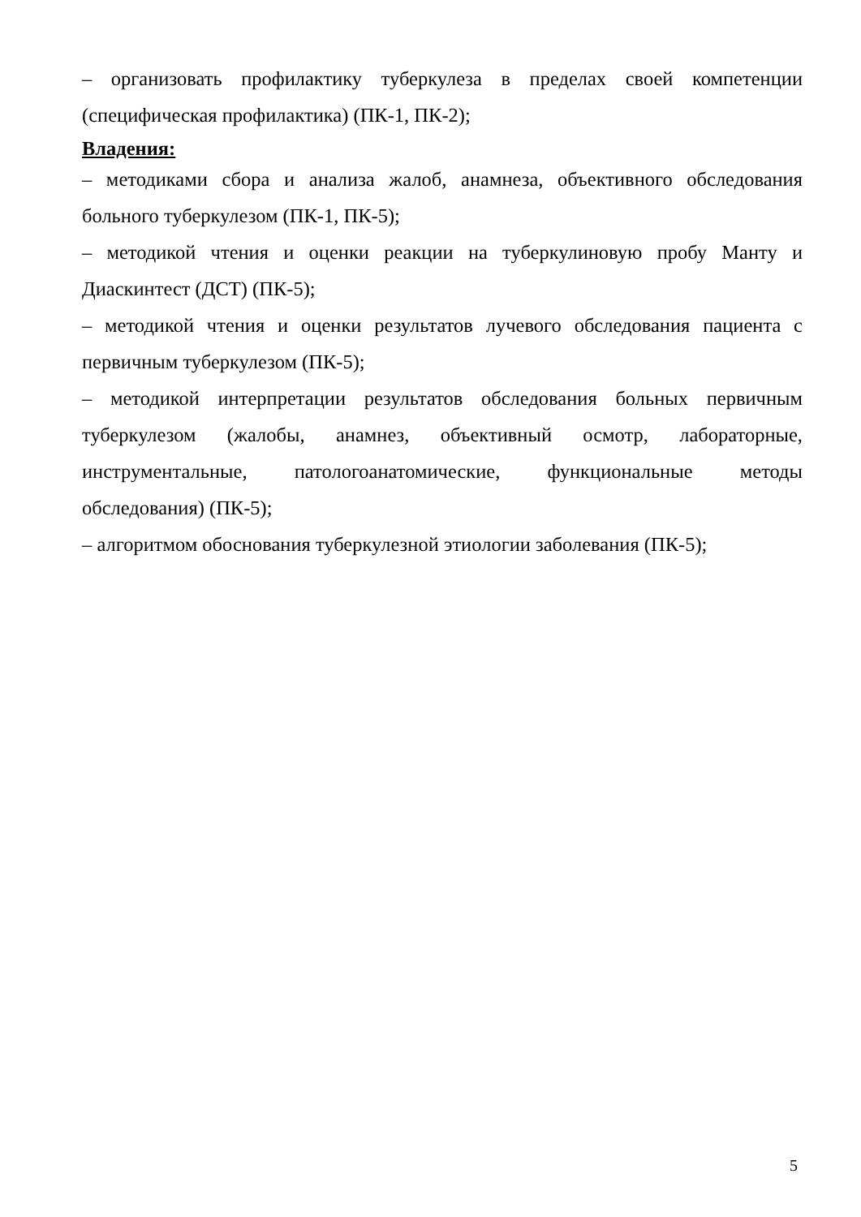– организовать профилактику туберкулеза в пределах своей компетенции (специфическая профилактика) (ПК-1, ПК-2);
Владения:
– методиками сбора и анализа жалоб, анамнеза, объективного обследования больного туберкулезом (ПК-1, ПК-5);
– методикой чтения и оценки реакции на туберкулиновую пробу Манту и Диаскинтест (ДСТ) (ПК-5);
– методикой чтения и оценки результатов лучевого обследования пациента с первичным туберкулезом (ПК-5);
– методикой интерпретации результатов обследования больных первичным туберкулезом (жалобы, анамнез, объективный осмотр, лабораторные, инструментальные, патологоанатомические, функциональные методы обследования) (ПК-5);
– алгоритмом обоснования туберкулезной этиологии заболевания (ПК-5);
5